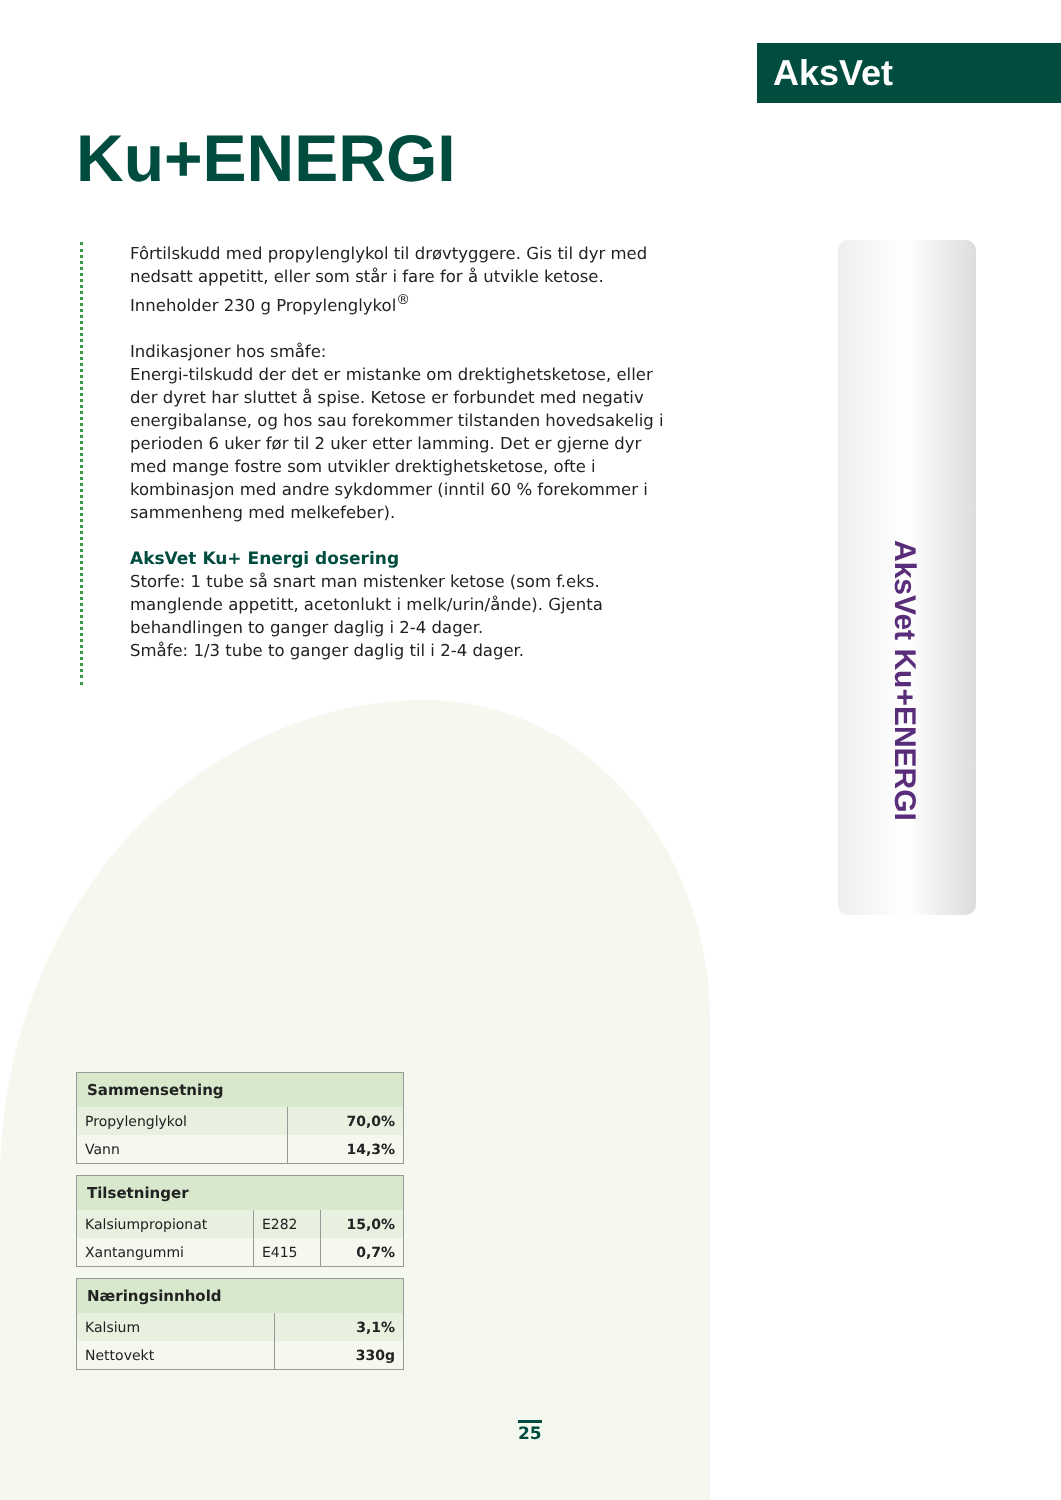AksVet
Ku+ENERGI
Fôrtilskudd med propylenglykol til drøvtyggere. Gis til dyr med nedsatt appetitt, eller som står i fare for å utvikle ketose. Inneholder 230 g Propylenglykol<sup>®</sup>
Indikasjoner hos småfe:
Energi-tilskudd der det er mistanke om drektighetsketose, eller der dyret har sluttet å spise. Ketose er forbundet med negativ energibalanse, og hos sau forekommer tilstanden hovedsakelig i perioden 6 uker før til 2 uker etter lamming. Det er gjerne dyr med mange fostre som utvikler drektighetsketose, ofte i kombinasjon med andre sykdommer (inntil 60 % forekommer i sammenheng med melkefeber).
AksVet Ku+ Energi dosering
Storfe: 1 tube så snart man mistenker ketose (som f.eks. manglende appetitt, acetonlukt i melk/urin/ånde). Gjenta behandlingen to ganger daglig i 2-4 dager.
Småfe: 1/3 tube to ganger daglig til i 2-4 dager.
AksVet Ku+ENERGI
| Sammensetning | |
| --- | --- |
| Propylenglykol | 70,0% |
| Vann | 14,3% |
| Tilsetninger | | |
| --- | --- | --- |
| Kalsiumpropionat | E282 | 15,0% |
| Xantangummi | E415 | 0,7% |
| Næringsinnhold | |
| --- | --- |
| Kalsium | 3,1% |
| Nettovekt | 330g |
25